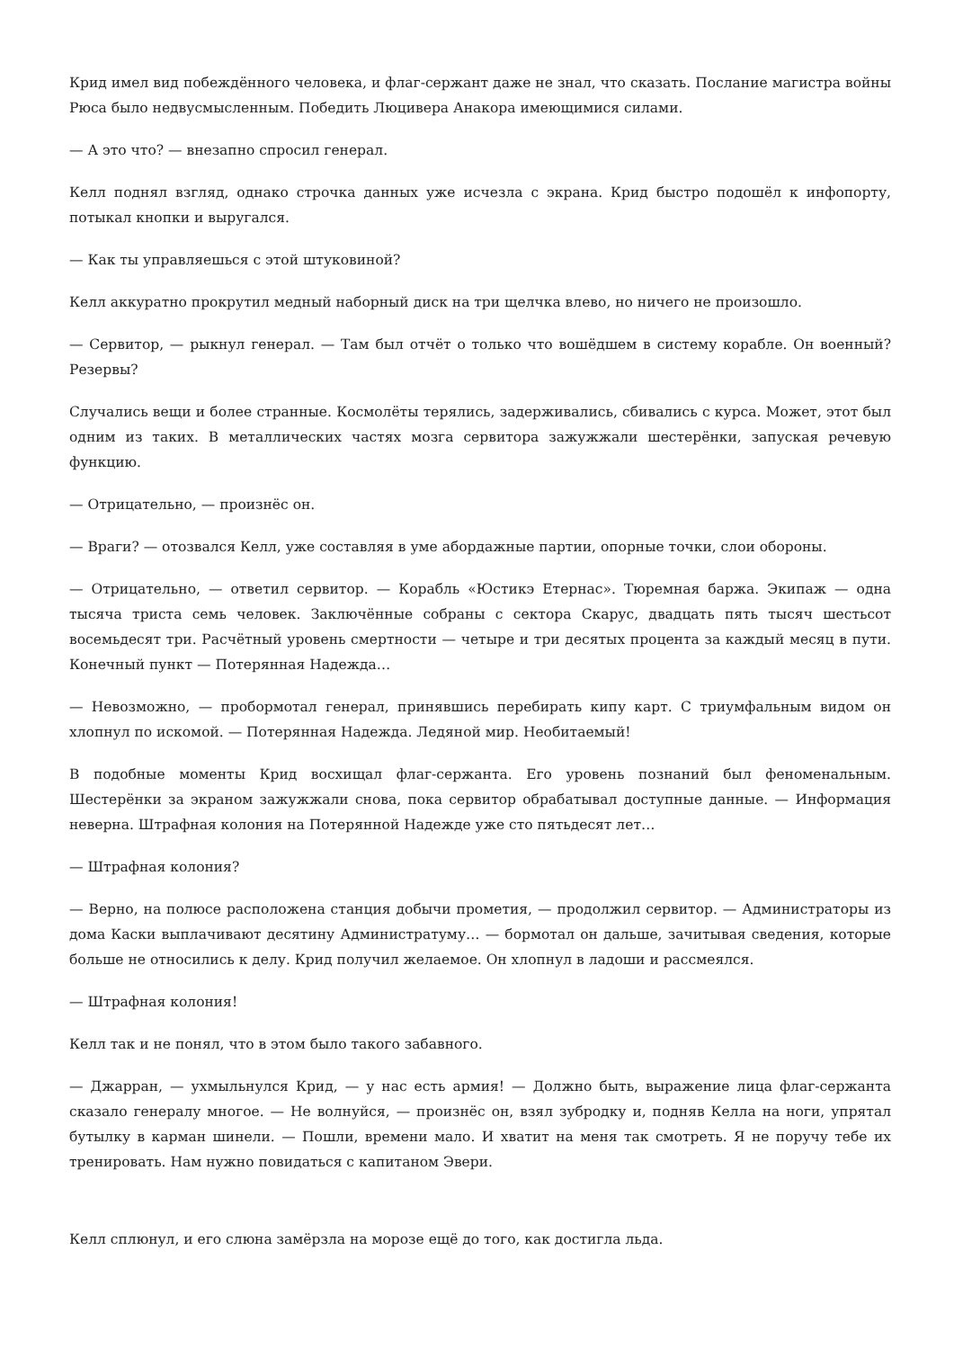Крид имел вид побеждённого человека, и флаг-сержант даже не знал, что сказать. Послание магистра войны Рюса было недвусмысленным. Победить Люцивера Анакора имеющимися силами.
— А это что? — внезапно спросил генерал.
Келл поднял взгляд, однако строчка данных уже исчезла с экрана. Крид быстро подошёл к инфопорту, потыкал кнопки и выругался.
— Как ты управляешься с этой штуковиной?
Келл аккуратно прокрутил медный наборный диск на три щелчка влево, но ничего не произошло.
— Сервитор, — рыкнул генерал. — Там был отчёт о только что вошёдшем в систему корабле. Он военный? Резервы?
Случались вещи и более странные. Космолёты терялись, задерживались, сбивались с курса. Может, этот был одним из таких. В металлических частях мозга сервитора зажужжали шестерёнки, запуская речевую функцию.
— Отрицательно, — произнёс он.
— Враги? — отозвался Келл, уже составляя в уме абордажные партии, опорные точки, слои обороны.
— Отрицательно, — ответил сервитор. — Корабль «Юстикэ Етернас». Тюремная баржа. Экипаж — одна тысяча триста семь человек. Заключённые собраны с сектора Скарус, двадцать пять тысяч шестьсот восемьдесят три. Расчётный уровень смертности — четыре и три десятых процента за каждый месяц в пути. Конечный пункт — Потерянная Надежда…
— Невозможно, — пробормотал генерал, принявшись перебирать кипу карт. С триумфальным видом он хлопнул по искомой. — Потерянная Надежда. Ледяной мир. Необитаемый!
В подобные моменты Крид восхищал флаг-сержанта. Его уровень познаний был феноменальным. Шестерёнки за экраном зажужжали снова, пока сервитор обрабатывал доступные данные. — Информация неверна. Штрафная колония на Потерянной Надежде уже сто пятьдесят лет…
— Штрафная колония?
— Верно, на полюсе расположена станция добычи прометия, — продолжил сервитор. — Администраторы из дома Каски выплачивают десятину Администратуму… — бормотал он дальше, зачитывая сведения, которые больше не относились к делу. Крид получил желаемое. Он хлопнул в ладоши и рассмеялся.
— Штрафная колония!
Келл так и не понял, что в этом было такого забавного.
— Джарран, — ухмыльнулся Крид, — у нас есть армия! — Должно быть, выражение лица флаг-сержанта сказало генералу многое. — Не волнуйся, — произнёс он, взял зубродку и, подняв Келла на ноги, упрятал бутылку в карман шинели. — Пошли, времени мало. И хватит на меня так смотреть. Я не поручу тебе их тренировать. Нам нужно повидаться с капитаном Эвери.
Келл сплюнул, и его слюна замёрзла на морозе ещё до того, как достигла льда.